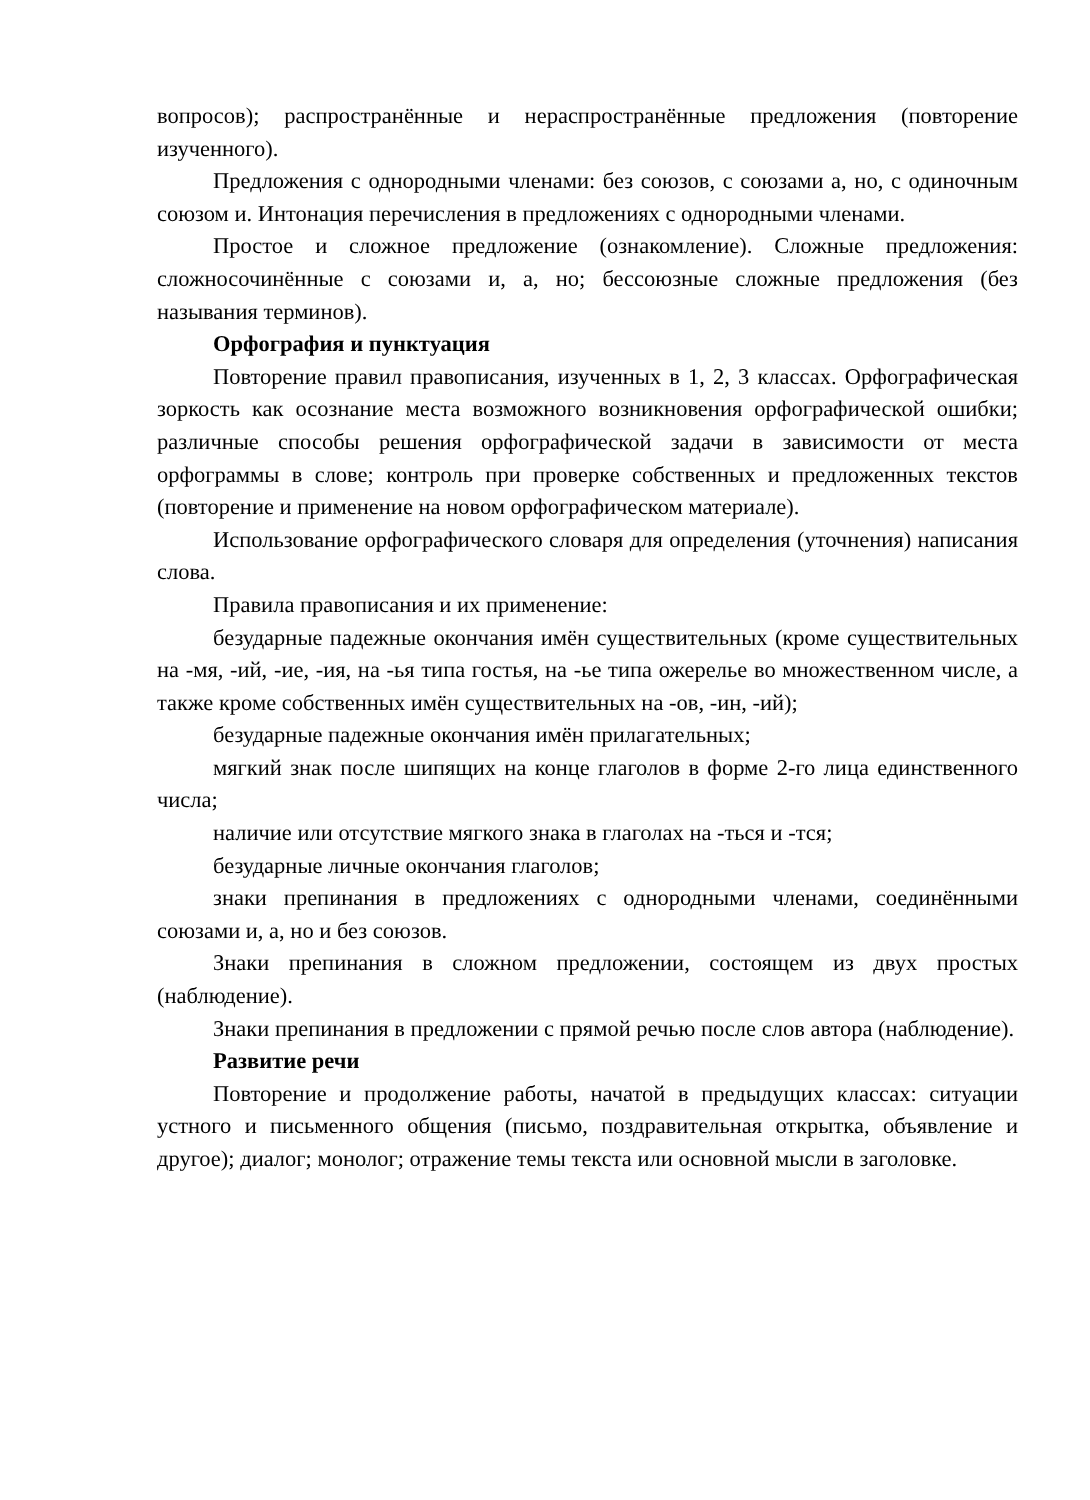вопросов); распространённые и нераспространённые предложения (повторение изученного).
Предложения с однородными членами: без союзов, с союзами а, но, с одиночным союзом и. Интонация перечисления в предложениях с однородными членами.
Простое и сложное предложение (ознакомление). Сложные предложения: сложносочинённые с союзами и, а, но; бессоюзные сложные предложения (без называния терминов).
Орфография и пунктуация
Повторение правил правописания, изученных в 1, 2, 3 классах. Орфографическая зоркость как осознание места возможного возникновения орфографической ошибки; различные способы решения орфографической задачи в зависимости от места орфограммы в слове; контроль при проверке собственных и предложенных текстов (повторение и применение на новом орфографическом материале).
Использование орфографического словаря для определения (уточнения) написания слова.
Правила правописания и их применение:
безударные падежные окончания имён существительных (кроме существительных на -мя, -ий, -ие, -ия, на -ья типа гостья, на -ье типа ожерелье во множественном числе, а также кроме собственных имён существительных на -ов, -ин, -ий);
безударные падежные окончания имён прилагательных;
мягкий знак после шипящих на конце глаголов в форме 2-го лица единственного числа;
наличие или отсутствие мягкого знака в глаголах на -ться и -тся;
безударные личные окончания глаголов;
знаки препинания в предложениях с однородными членами, соединёнными союзами и, а, но и без союзов.
Знаки препинания в сложном предложении, состоящем из двух простых (наблюдение).
Знаки препинания в предложении с прямой речью после слов автора (наблюдение).
Развитие речи
Повторение и продолжение работы, начатой в предыдущих классах: ситуации устного и письменного общения (письмо, поздравительная открытка, объявление и другое); диалог; монолог; отражение темы текста или основной мысли в заголовке.